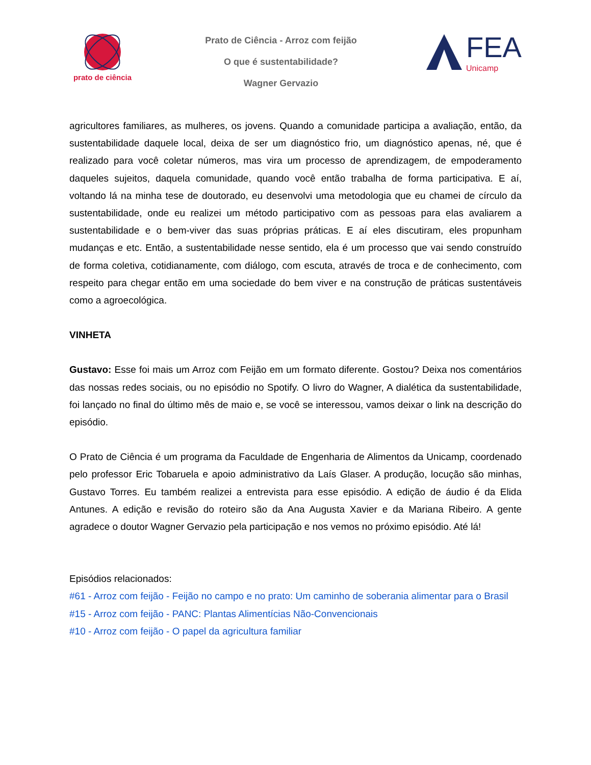prato de ciência
Prato de Ciência - Arroz com feijão
O que é sustentabilidade?
Wagner Gervazio
FEA
Unicamp
agricultores familiares, as mulheres, os jovens. Quando a comunidade participa a avaliação, então, da sustentabilidade daquele local, deixa de ser um diagnóstico frio, um diagnóstico apenas, né, que é realizado para você coletar números, mas vira um processo de aprendizagem, de empoderamento daqueles sujeitos, daquela comunidade, quando você então trabalha de forma participativa. E aí, voltando lá na minha tese de doutorado, eu desenvolvi uma metodologia que eu chamei de círculo da sustentabilidade, onde eu realizei um método participativo com as pessoas para elas avaliarem a sustentabilidade e o bem-viver das suas próprias práticas. E aí eles discutiram, eles propunham mudanças e etc. Então, a sustentabilidade nesse sentido, ela é um processo que vai sendo construído de forma coletiva, cotidianamente, com diálogo, com escuta, através de troca e de conhecimento, com respeito para chegar então em uma sociedade do bem viver e na construção de práticas sustentáveis como a agroecológica.
VINHETA
Gustavo: Esse foi mais um Arroz com Feijão em um formato diferente. Gostou? Deixa nos comentários das nossas redes sociais, ou no episódio no Spotify. O livro do Wagner, A dialética da sustentabilidade, foi lançado no final do último mês de maio e, se você se interessou, vamos deixar o link na descrição do episódio.
O Prato de Ciência é um programa da Faculdade de Engenharia de Alimentos da Unicamp, coordenado pelo professor Eric Tobaruela e apoio administrativo da Laís Glaser. A produção, locução são minhas, Gustavo Torres. Eu também realizei a entrevista para esse episódio. A edição de áudio é da Elida Antunes. A edição e revisão do roteiro são da Ana Augusta Xavier e da Mariana Ribeiro. A gente agradece o doutor Wagner Gervazio pela participação e nos vemos no próximo episódio. Até lá!
Episódios relacionados:
#61 - Arroz com feijão - Feijão no campo e no prato: Um caminho de soberania alimentar para o Brasil
#15 - Arroz com feijão - PANC: Plantas Alimentícias Não-Convencionais
#10 - Arroz com feijão - O papel da agricultura familiar